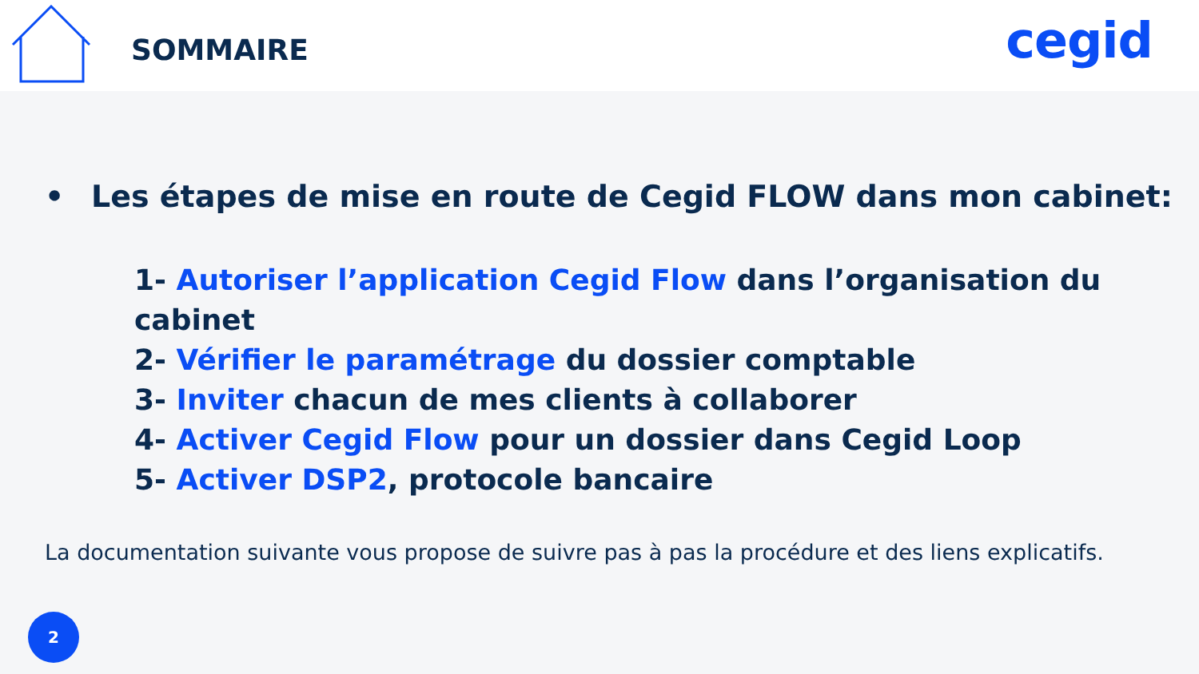SOMMAIRE
cegid
• Les étapes de mise en route de Cegid FLOW dans mon cabinet:
1- Autoriser l’application Cegid Flow dans l’organisation du cabinet
2- Vérifier le paramétrage du dossier comptable
3- Inviter chacun de mes clients à collaborer
4- Activer Cegid Flow pour un dossier dans Cegid Loop
5- Activer DSP2, protocole bancaire
La documentation suivante vous propose de suivre pas à pas la procédure et des liens explicatifs.
2